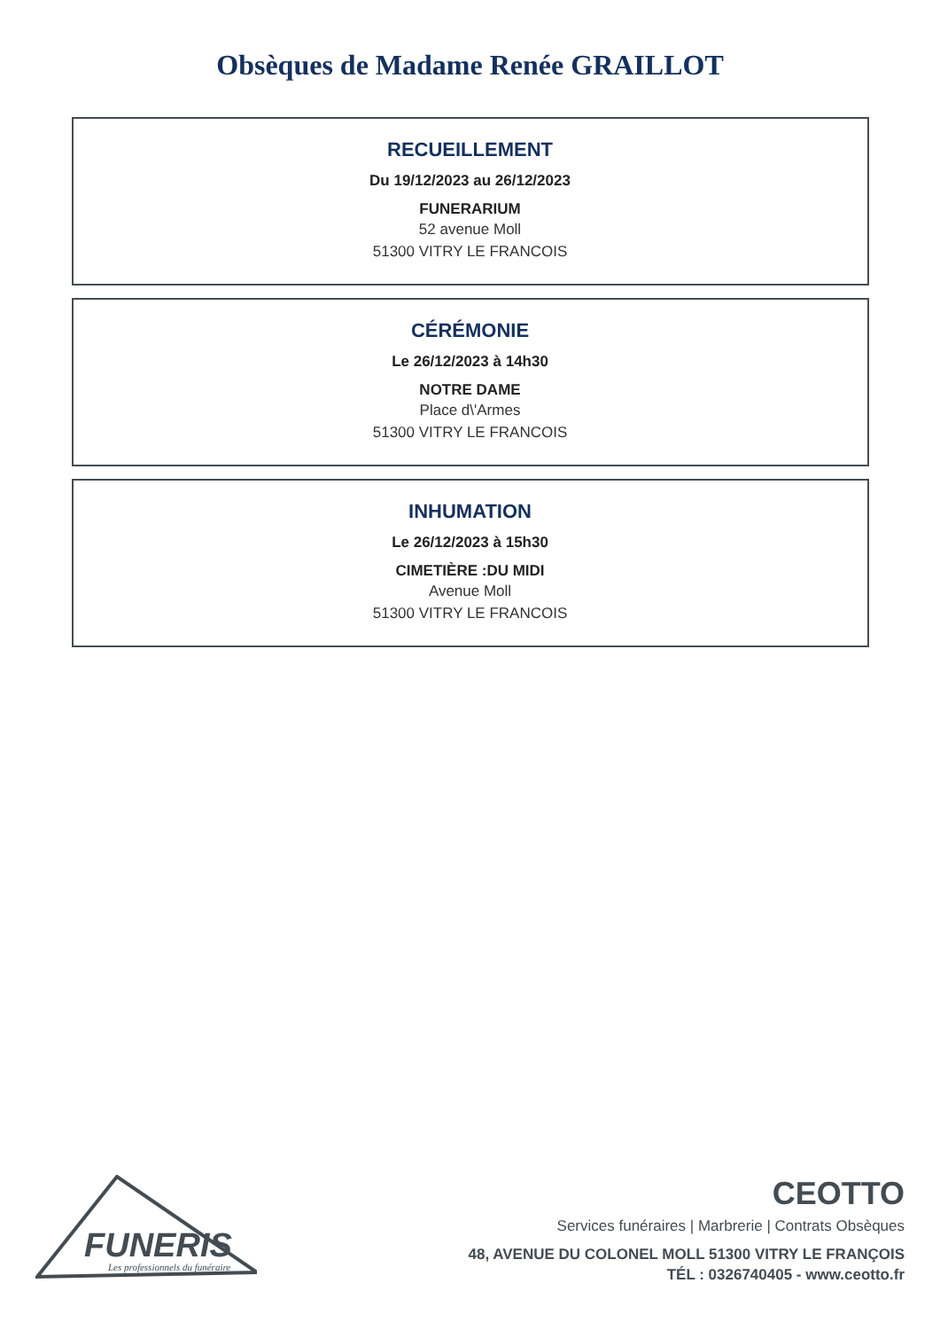Obsèques de Madame Renée GRAILLOT
RECUEILLEMENT
Du 19/12/2023 au 26/12/2023
FUNERARIUM
52 avenue Moll
51300 VITRY LE FRANCOIS
CÉRÉMONIE
Le 26/12/2023 à 14h30
NOTRE DAME
Place d\'Armes
51300 VITRY LE FRANCOIS
INHUMATION
Le 26/12/2023 à 15h30
CIMETIÈRE :DU MIDI
Avenue Moll
51300 VITRY LE FRANCOIS
FUNERIS
Les professionnels du funéraire
CEOTTO
Services funéraires | Marbrerie | Contrats Obsèques
48, AVENUE DU COLONEL MOLL 51300 VITRY LE FRANÇOIS
TÉL : 0326740405 - www.ceotto.fr